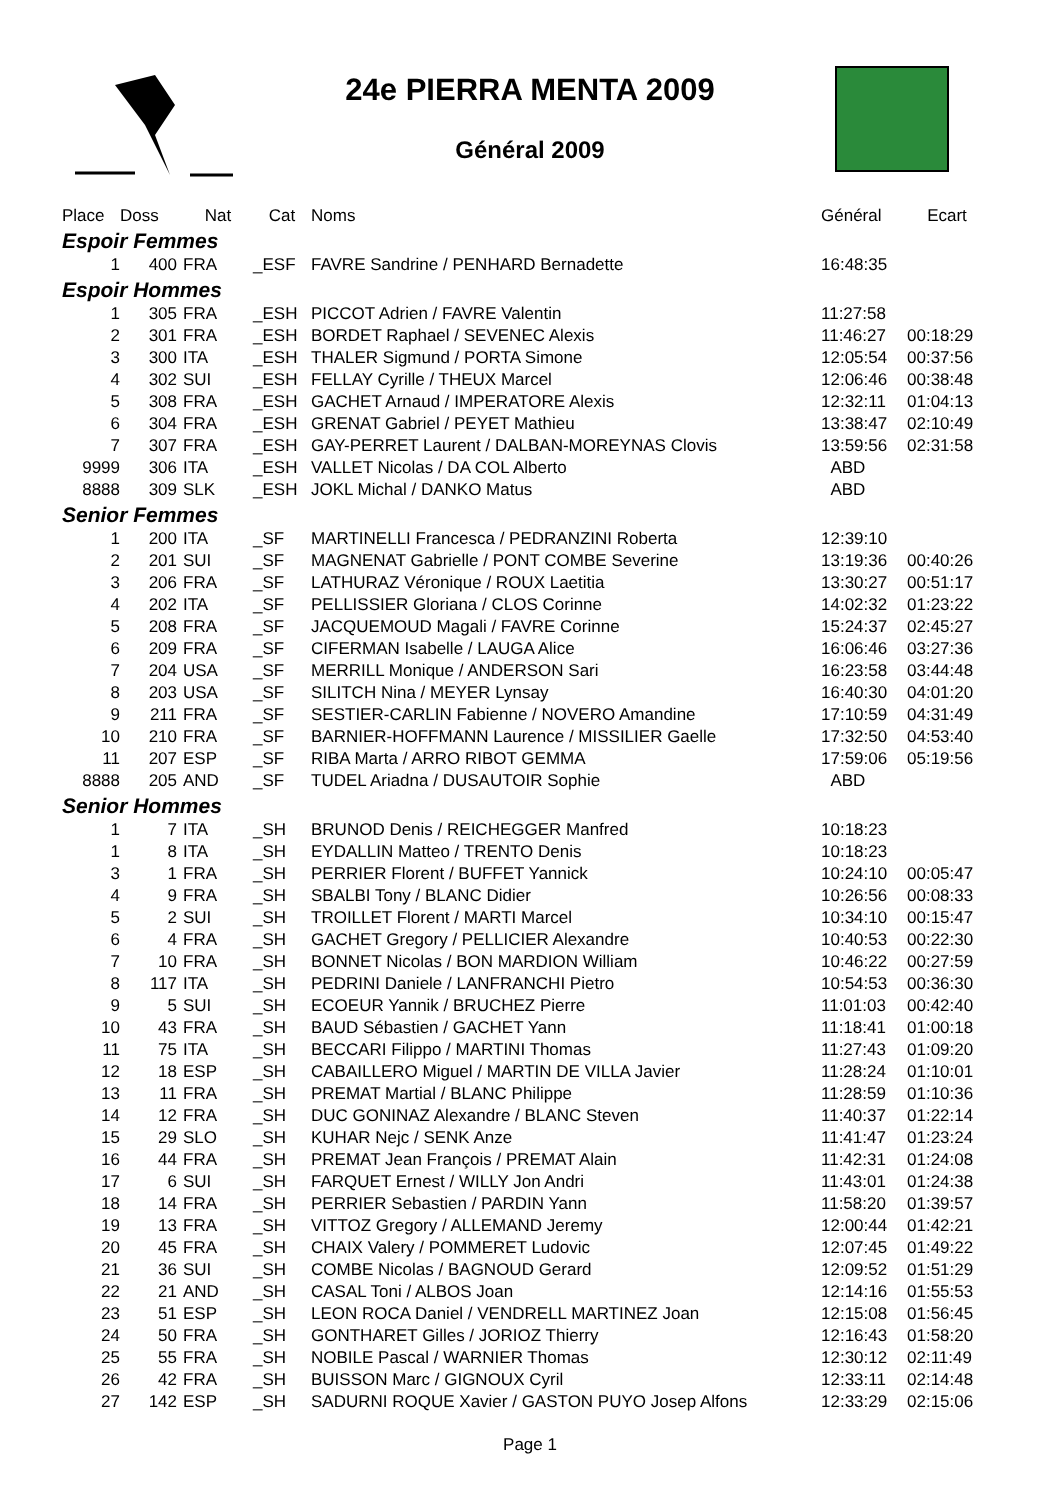24e PIERRA MENTA 2009
Général 2009
| Place | Doss | Nat | Cat | Noms | Général | Ecart |
| --- | --- | --- | --- | --- | --- | --- |
| Espoir Femmes | | | | | | |
| 1 | 400 | FRA | _ESF | FAVRE Sandrine / PENHARD Bernadette | 16:48:35 | |
| Espoir Hommes | | | | | | |
| 1 | 305 | FRA | _ESH | PICCOT Adrien / FAVRE Valentin | 11:27:58 | |
| 2 | 301 | FRA | _ESH | BORDET Raphael / SEVENEC Alexis | 11:46:27 | 00:18:29 |
| 3 | 300 | ITA | _ESH | THALER Sigmund / PORTA Simone | 12:05:54 | 00:37:56 |
| 4 | 302 | SUI | _ESH | FELLAY Cyrille / THEUX Marcel | 12:06:46 | 00:38:48 |
| 5 | 308 | FRA | _ESH | GACHET Arnaud / IMPERATORE Alexis | 12:32:11 | 01:04:13 |
| 6 | 304 | FRA | _ESH | GRENAT Gabriel / PEYET Mathieu | 13:38:47 | 02:10:49 |
| 7 | 307 | FRA | _ESH | GAY-PERRET Laurent / DALBAN-MOREYNAS Clovis | 13:59:56 | 02:31:58 |
| 9999 | 306 | ITA | _ESH | VALLET Nicolas / DA COL Alberto | ABD | |
| 8888 | 309 | SLK | _ESH | JOKL Michal / DANKO Matus | ABD | |
| Senior Femmes | | | | | | |
| 1 | 200 | ITA | _SF | MARTINELLI Francesca / PEDRANZINI Roberta | 12:39:10 | |
| 2 | 201 | SUI | _SF | MAGNENAT Gabrielle / PONT COMBE Severine | 13:19:36 | 00:40:26 |
| 3 | 206 | FRA | _SF | LATHURAZ Véronique / ROUX Laetitia | 13:30:27 | 00:51:17 |
| 4 | 202 | ITA | _SF | PELLISSIER Gloriana / CLOS Corinne | 14:02:32 | 01:23:22 |
| 5 | 208 | FRA | _SF | JACQUEMOUD Magali / FAVRE Corinne | 15:24:37 | 02:45:27 |
| 6 | 209 | FRA | _SF | CIFERMAN Isabelle / LAUGA Alice | 16:06:46 | 03:27:36 |
| 7 | 204 | USA | _SF | MERRILL Monique / ANDERSON Sari | 16:23:58 | 03:44:48 |
| 8 | 203 | USA | _SF | SILITCH Nina / MEYER Lynsay | 16:40:30 | 04:01:20 |
| 9 | 211 | FRA | _SF | SESTIER-CARLIN Fabienne / NOVERO Amandine | 17:10:59 | 04:31:49 |
| 10 | 210 | FRA | _SF | BARNIER-HOFFMANN Laurence / MISSILIER Gaelle | 17:32:50 | 04:53:40 |
| 11 | 207 | ESP | _SF | RIBA Marta / ARRO RIBOT GEMMA | 17:59:06 | 05:19:56 |
| 8888 | 205 | AND | _SF | TUDEL Ariadna / DUSAUTOIR Sophie | ABD | |
| Senior Hommes | | | | | | |
| 1 | 7 | ITA | _SH | BRUNOD Denis / REICHEGGER Manfred | 10:18:23 | |
| 1 | 8 | ITA | _SH | EYDALLIN Matteo / TRENTO Denis | 10:18:23 | |
| 3 | 1 | FRA | _SH | PERRIER Florent / BUFFET Yannick | 10:24:10 | 00:05:47 |
| 4 | 9 | FRA | _SH | SBALBI Tony / BLANC Didier | 10:26:56 | 00:08:33 |
| 5 | 2 | SUI | _SH | TROILLET Florent / MARTI Marcel | 10:34:10 | 00:15:47 |
| 6 | 4 | FRA | _SH | GACHET Gregory / PELLICIER Alexandre | 10:40:53 | 00:22:30 |
| 7 | 10 | FRA | _SH | BONNET Nicolas / BON MARDION William | 10:46:22 | 00:27:59 |
| 8 | 117 | ITA | _SH | PEDRINI Daniele / LANFRANCHI Pietro | 10:54:53 | 00:36:30 |
| 9 | 5 | SUI | _SH | ECOEUR Yannik / BRUCHEZ Pierre | 11:01:03 | 00:42:40 |
| 10 | 43 | FRA | _SH | BAUD Sébastien / GACHET Yann | 11:18:41 | 01:00:18 |
| 11 | 75 | ITA | _SH | BECCARI Filippo / MARTINI Thomas | 11:27:43 | 01:09:20 |
| 12 | 18 | ESP | _SH | CABAILLERO Miguel / MARTIN DE VILLA Javier | 11:28:24 | 01:10:01 |
| 13 | 11 | FRA | _SH | PREMAT Martial / BLANC Philippe | 11:28:59 | 01:10:36 |
| 14 | 12 | FRA | _SH | DUC GONINAZ Alexandre / BLANC Steven | 11:40:37 | 01:22:14 |
| 15 | 29 | SLO | _SH | KUHAR Nejc / SENK Anze | 11:41:47 | 01:23:24 |
| 16 | 44 | FRA | _SH | PREMAT Jean François / PREMAT Alain | 11:42:31 | 01:24:08 |
| 17 | 6 | SUI | _SH | FARQUET Ernest / WILLY Jon Andri | 11:43:01 | 01:24:38 |
| 18 | 14 | FRA | _SH | PERRIER Sebastien / PARDIN Yann | 11:58:20 | 01:39:57 |
| 19 | 13 | FRA | _SH | VITTOZ Gregory / ALLEMAND Jeremy | 12:00:44 | 01:42:21 |
| 20 | 45 | FRA | _SH | CHAIX Valery / POMMERET Ludovic | 12:07:45 | 01:49:22 |
| 21 | 36 | SUI | _SH | COMBE Nicolas / BAGNOUD Gerard | 12:09:52 | 01:51:29 |
| 22 | 21 | AND | _SH | CASAL Toni / ALBOS Joan | 12:14:16 | 01:55:53 |
| 23 | 51 | ESP | _SH | LEON ROCA Daniel / VENDRELL MARTINEZ Joan | 12:15:08 | 01:56:45 |
| 24 | 50 | FRA | _SH | GONTHARET Gilles / JORIOZ Thierry | 12:16:43 | 01:58:20 |
| 25 | 55 | FRA | _SH | NOBILE Pascal / WARNIER Thomas | 12:30:12 | 02:11:49 |
| 26 | 42 | FRA | _SH | BUISSON Marc / GIGNOUX Cyril | 12:33:11 | 02:14:48 |
| 27 | 142 | ESP | _SH | SADURNI ROQUE Xavier / GASTON PUYO Josep Alfons | 12:33:29 | 02:15:06 |
Page 1